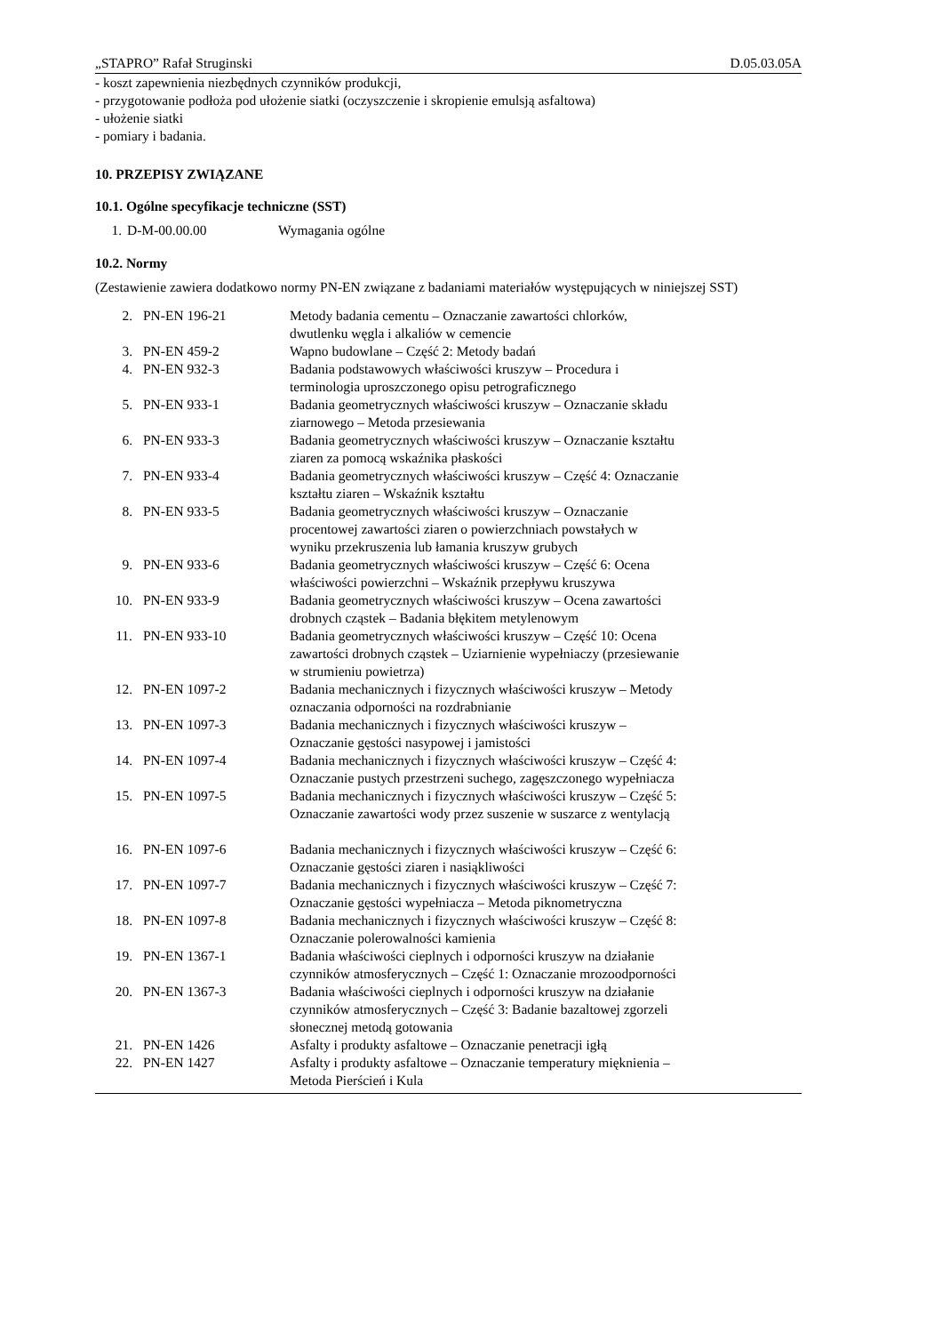„STAPRO” Rafał Struginski D.05.03.05A
- koszt zapewnienia niezbędnych czynników produkcji,
- przygotowanie podłoża pod ułożenie siatki (oczyszczenie i skropienie emulsją asfaltowa)
- ułożenie siatki
- pomiary i badania.
10. PRZEPISY ZWIĄZANE
10.1. Ogólne specyfikacje techniczne (SST)
| 1. | D-M-00.00.00 | Wymagania ogólne |
10.2. Normy
(Zestawienie zawiera dodatkowo normy PN-EN związane z badaniami materiałów występujących w niniejszej SST)
| 2. | PN-EN 196-21 | Metody badania cementu – Oznaczanie zawartości chlorków, dwutlenku węgla i alkaliów w cemencie |
| 3. | PN-EN 459-2 | Wapno budowlane – Część 2: Metody badań |
| 4. | PN-EN 932-3 | Badania podstawowych właściwości kruszyw – Procedura i terminologia uproszczonego opisu petrograficznego |
| 5. | PN-EN 933-1 | Badania geometrycznych właściwości kruszyw – Oznaczanie składu ziarnowego – Metoda przesiewania |
| 6. | PN-EN 933-3 | Badania geometrycznych właściwości kruszyw – Oznaczanie kształtu ziaren za pomocą wskaźnika płaskości |
| 7. | PN-EN 933-4 | Badania geometrycznych właściwości kruszyw – Część 4: Oznaczanie kształtu ziaren – Wskaźnik kształtu |
| 8. | PN-EN 933-5 | Badania geometrycznych właściwości kruszyw – Oznaczanie procentowej zawartości ziaren o powierzchniach powstałych w wyniku przekruszenia lub łamania kruszyw grubych |
| 9. | PN-EN 933-6 | Badania geometrycznych właściwości kruszyw – Część 6: Ocena właściwości powierzchni – Wskaźnik przepływu kruszywa |
| 10. | PN-EN 933-9 | Badania geometrycznych właściwości kruszyw – Ocena zawartości drobnych cząstek – Badania błękitem metylenowym |
| 11. | PN-EN 933-10 | Badania geometrycznych właściwości kruszyw – Część 10: Ocena zawartości drobnych cząstek – Uziarnienie wypełniaczy (przesiewanie w strumieniu powietrza) |
| 12. | PN-EN 1097-2 | Badania mechanicznych i fizycznych właściwości kruszyw – Metody oznaczania odporności na rozdrabnianie |
| 13. | PN-EN 1097-3 | Badania mechanicznych i fizycznych właściwości kruszyw – Oznaczanie gęstości nasypowej i jamistości |
| 14. | PN-EN 1097-4 | Badania mechanicznych i fizycznych właściwości kruszyw – Część 4: Oznaczanie pustych przestrzeni suchego, zagęszczonego wypełniacza |
| 15. | PN-EN 1097-5 | Badania mechanicznych i fizycznych właściwości kruszyw – Część 5: Oznaczanie zawartości wody przez suszenie w suszarce z wentylacją |
| 16. | PN-EN 1097-6 | Badania mechanicznych i fizycznych właściwości kruszyw – Część 6: Oznaczanie gęstości ziaren i nasiąkliwości |
| 17. | PN-EN 1097-7 | Badania mechanicznych i fizycznych właściwości kruszyw – Część 7: Oznaczanie gęstości wypełniacza – Metoda piknometryczna |
| 18. | PN-EN 1097-8 | Badania mechanicznych i fizycznych właściwości kruszyw – Część 8: Oznaczanie polerowalności kamienia |
| 19. | PN-EN 1367-1 | Badania właściwości cieplnych i odporności kruszyw na działanie czynników atmosferycznych – Część 1: Oznaczanie mrozoodporności |
| 20. | PN-EN 1367-3 | Badania właściwości cieplnych i odporności kruszyw na działanie czynników atmosferycznych – Część 3: Badanie bazaltowej zgorzeli słonecznej metodą gotowania |
| 21. | PN-EN 1426 | Asfalty i produkty asfaltowe – Oznaczanie penetracji igłą |
| 22. | PN-EN 1427 | Asfalty i produkty asfaltowe – Oznaczanie temperatury mięknienia – Metoda Pierścień i Kula |